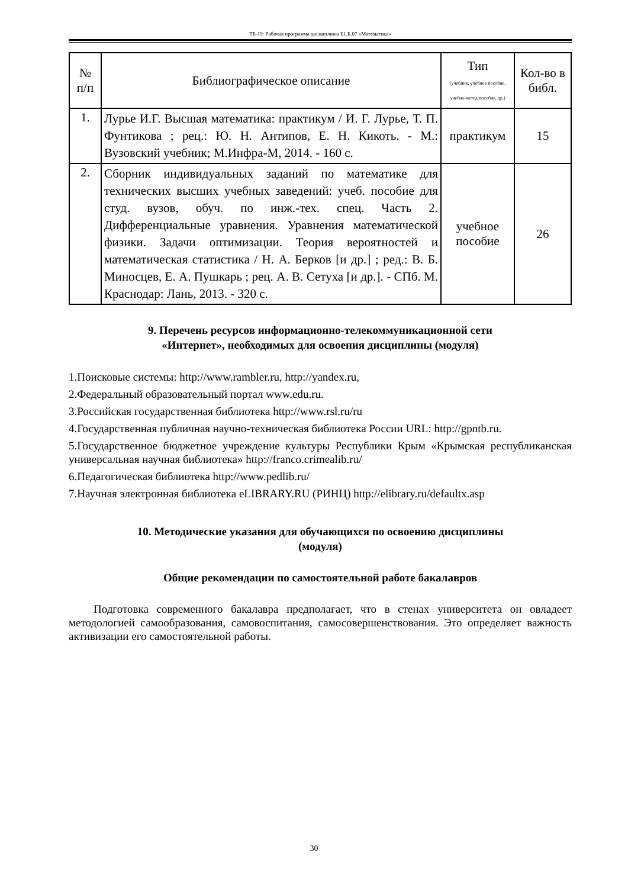ТБ-19: Рабочая программа дисциплины Б1.Б.07 «Математика»
| № п/п | Библиографическое описание | Тип (учебник, учебное пособие, учебно-метод пособие, др.) | Кол-во в библ. |
| --- | --- | --- | --- |
| 1. | Лурье И.Г. Высшая математика: практикум / И. Г. Лурье, Т. П. Фунтикова ; рец.: Ю. Н. Антипов, Е. Н. Кикоть. - М.: Вузовский учебник; М.Инфра-М, 2014. - 160 с. | практикум | 15 |
| 2. | Сборник индивидуальных заданий по математике для технических высших учебных заведений: учеб. пособие для студ. вузов, обуч. по инж.-тех. спец. Часть 2. Дифференциальные уравнения. Уравнения математической физики. Задачи оптимизации. Теория вероятностей и математическая статистика / Н. А. Берков [и др.] ; ред.: В. Б. Миносцев, Е. А. Пушкарь ; рец. А. В. Сетуха [и др.]. - СПб. М. Краснодар: Лань, 2013. - 320 с. | учебное пособие | 26 |
9. Перечень ресурсов информационно-телекоммуникационной сети
«Интернет», необходимых для освоения дисциплины (модуля)
1.Поисковые системы: http://www.rambler.ru, http://yandex.ru,
2.Федеральный образовательный портал www.edu.ru.
3.Российская государственная библиотека http://www.rsl.ru/ru
4.Государственная публичная научно-техническая библиотека России URL: http://gpntb.ru.
5.Государственное бюджетное учреждение культуры Республики Крым «Крымская республиканская универсальная научная библиотека» http://franco.crimealib.ru/
6.Педагогическая библиотека http://www.pedlib.ru/
7.Научная электронная библиотека eLIBRARY.RU (РИНЦ) http://elibrary.ru/defaultx.asp
10. Методические указания для обучающихся по освоению дисциплины
(модуля)
Общие рекомендации по самостоятельной работе бакалавров
Подготовка современного бакалавра предполагает, что в стенах университета он овладеет методологией самообразования, самовоспитания, самосовершенствования. Это определяет важность активизации его самостоятельной работы.
30